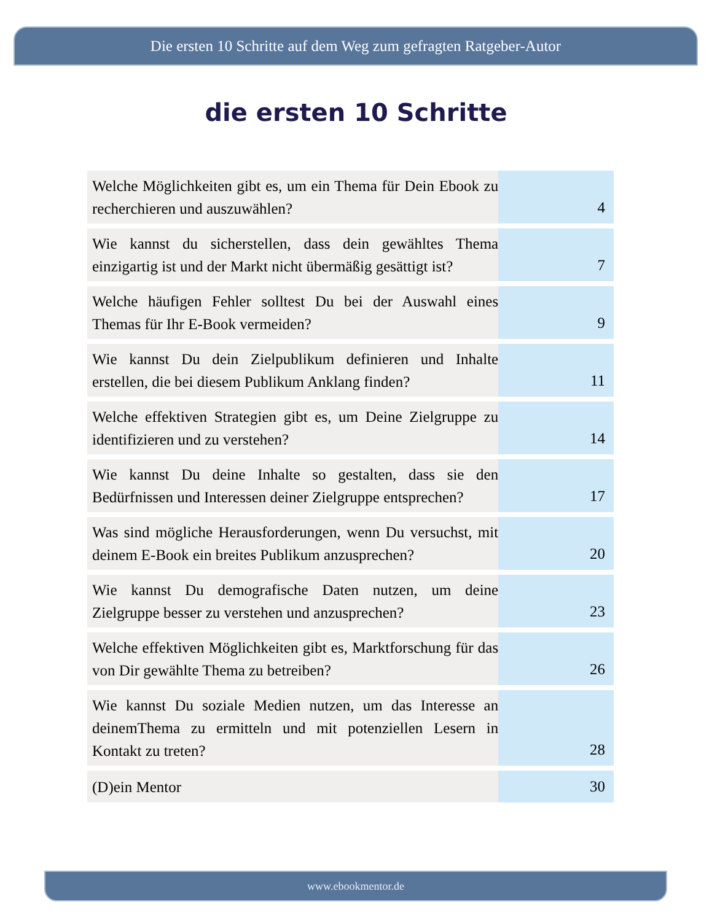Die ersten 10 Schritte auf dem Weg zum gefragten Ratgeber-Autor
die ersten 10 Schritte
| Welche Möglichkeiten gibt es, um ein Thema für Dein Ebook zu recherchieren und auszuwählen? | 4 |
| Wie kannst du sicherstellen, dass dein gewähltes Thema einzigartig ist und der Markt nicht übermäßig gesättigt ist? | 7 |
| Welche häufigen Fehler solltest Du bei der Auswahl eines Themas für Ihr E-Book vermeiden? | 9 |
| Wie kannst Du dein Zielpublikum definieren und Inhalte erstellen, die bei diesem Publikum Anklang finden? | 11 |
| Welche effektiven Strategien gibt es, um Deine Zielgruppe zu identifizieren und zu verstehen? | 14 |
| Wie kannst Du deine Inhalte so gestalten, dass sie den Bedürfnissen und Interessen deiner Zielgruppe entsprechen? | 17 |
| Was sind mögliche Herausforderungen, wenn Du versuchst, mit deinem E-Book ein breites Publikum anzusprechen? | 20 |
| Wie kannst Du demografische Daten nutzen, um deine Zielgruppe besser zu verstehen und anzusprechen? | 23 |
| Welche effektiven Möglichkeiten gibt es, Marktforschung für das von Dir gewählte Thema zu betreiben? | 26 |
| Wie kannst Du soziale Medien nutzen, um das Interesse an deinemThema zu ermitteln und mit potenziellen Lesern in Kontakt zu treten? | 28 |
| (D)ein Mentor | 30 |
www.ebookmentor.de